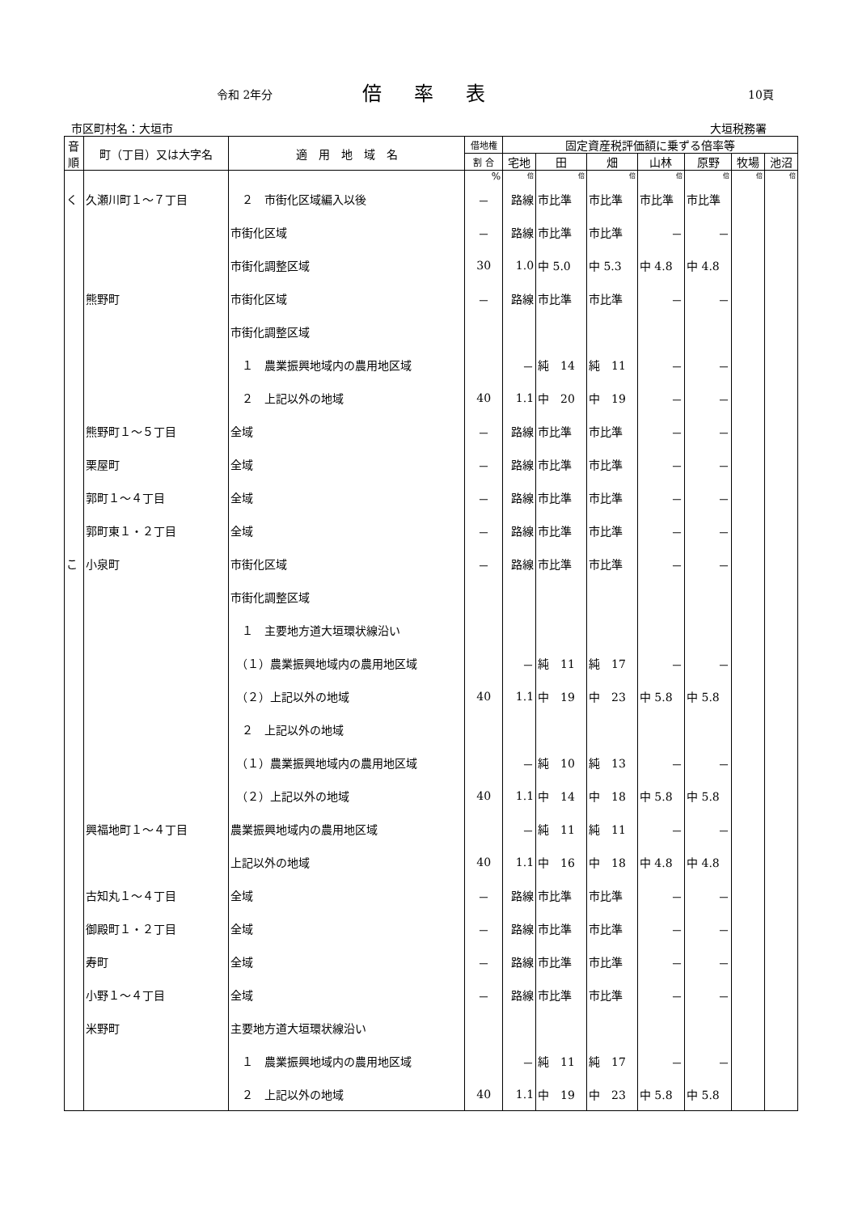令和 2年分 倍率表 10頁
市区町村名：大垣市 大垣税務署
| 音 順 | 町（丁目）又は大字名 | 適 用 地 域 名 | 借地権 | 固定資産税評価額に乗ずる倍率等 | | | | | | |
| --- | --- | --- | --- | --- | --- | --- | --- | --- | --- | --- |
| | | | 割 合 | 宅地 | 田 | 畑 | 山林 | 原野 | 牧場 | 池沼 |
| | | | % | 倍 | 倍 | 倍 | 倍 | 倍 | 倍 | 倍 |
| く | 久瀬川町１～７丁目 | ２ 市街化区域編入以後 | － | 路線 | 市比準 | 市比準 | 市比準 | 市比準 | | |
| | | 市街化区域 | － | 路線 | 市比準 | 市比準 | － | － | | |
| | | 市街化調整区域 | 30 | 1.0 | 中 5.0 | 中 5.3 | 中 4.8 | 中 4.8 | | |
| | 熊野町 | 市街化区域 | － | 路線 | 市比準 | 市比準 | － | － | | |
| | | 市街化調整区域 | | | | | | | | |
| | | １ 農業振興地域内の農用地区域 | | － | 純 14 | 純 11 | － | － | | |
| | | ２ 上記以外の地域 | 40 | 1.1 | 中 20 | 中 19 | － | － | | |
| | 熊野町１～５丁目 | 全域 | － | 路線 | 市比準 | 市比準 | － | － | | |
| | 栗屋町 | 全域 | － | 路線 | 市比準 | 市比準 | － | － | | |
| | 郭町１～４丁目 | 全域 | － | 路線 | 市比準 | 市比準 | － | － | | |
| | 郭町東１・２丁目 | 全域 | － | 路線 | 市比準 | 市比準 | － | － | | |
| こ | 小泉町 | 市街化区域 | － | 路線 | 市比準 | 市比準 | － | － | | |
| | | 市街化調整区域 | | | | | | | | |
| | | １ 主要地方道大垣環状線沿い | | | | | | | | |
| | | （１）農業振興地域内の農用地区域 | | － | 純 11 | 純 17 | － | － | | |
| | | （２）上記以外の地域 | 40 | 1.1 | 中 19 | 中 23 | 中 5.8 | 中 5.8 | | |
| | | ２ 上記以外の地域 | | | | | | | | |
| | | （１）農業振興地域内の農用地区域 | | － | 純 10 | 純 13 | － | － | | |
| | | （２）上記以外の地域 | 40 | 1.1 | 中 14 | 中 18 | 中 5.8 | 中 5.8 | | |
| | 興福地町１～４丁目 | 農業振興地域内の農用地区域 | | － | 純 11 | 純 11 | － | － | | |
| | | 上記以外の地域 | 40 | 1.1 | 中 16 | 中 18 | 中 4.8 | 中 4.8 | | |
| | 古知丸１～４丁目 | 全域 | － | 路線 | 市比準 | 市比準 | － | － | | |
| | 御殿町１・２丁目 | 全域 | － | 路線 | 市比準 | 市比準 | － | － | | |
| | 寿町 | 全域 | － | 路線 | 市比準 | 市比準 | － | － | | |
| | 小野１～４丁目 | 全域 | － | 路線 | 市比準 | 市比準 | － | － | | |
| | 米野町 | 主要地方道大垣環状線沿い | | | | | | | | |
| | | １ 農業振興地域内の農用地区域 | | － | 純 11 | 純 17 | － | － | | |
| | | ２ 上記以外の地域 | 40 | 1.1 | 中 19 | 中 23 | 中 5.8 | 中 5.8 | | |